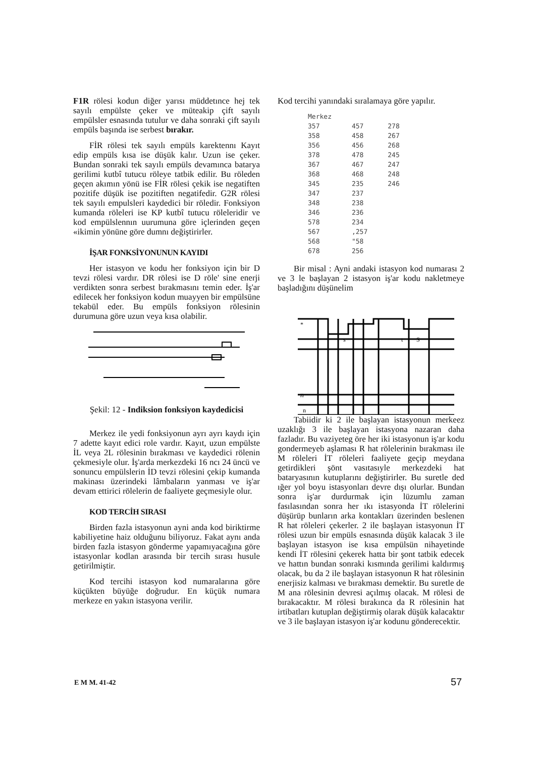F1R rölesi kodun diğer yarısı müddetınce hej tek sayılı empülste çeker ve müteakip çift sayılı empülsler esnasında tutulur ve daha sonraki çift sayılı empüls başında ise serbest bırakır.
FİR rölesi tek sayılı empüls karektennı Kayıt edip empüls kısa ise düşük kalır. Uzun ise çeker. Bundan sonraki tek sayılı empüls devamınca batarya gerilimi kutbî tutucu röleye tatbik edilir. Bu röleden geçen akımın yönü ise FİR rölesi çekik ise negatiften pozitife düşük ise pozitiften negatifedir. G2R rölesi tek sayılı empulsleri kaydedici bir röledir. Fonksiyon kumanda röleleri ise KP kutbî tutucu röleleridir ve kod empülslennın uurumuna göre içlerinden geçen «ikimin yönüne göre dumnı değiştirirler.
İŞAR FONKSİYONUNUN KAYIDI
Her istasyon ve kodu her fonksiyon için bir D tevzi rölesi vardır. DR rölesi ise D röle' sine enerji verdikten sonra serbest bırakmasını temin eder. İş'ar edilecek her fonksiyon kodun muayyen bir empülsüne tekabül eder. Bu empüls fonksiyon rölesinin durumuna göre uzun veya kısa olabilir.
Şekil: 12 - Indiksion fonksiyon kaydedicisi
Merkez ile yedi fonksiyonun ayrı ayrı kaydı için 7 adette kayıt edici role vardır. Kayıt, uzun empülste İL veya 2L rölesinin bırakması ve kaydedici rölenin çekmesiyle olur. İş'arda merkezdeki 16 ncı 24 üncü ve sonuncu empülslerin İD tevzi rölesini çekip kumanda makinası üzerindeki lâmbaların yanması ve iş'ar devam ettirici rölelerin de faaliyete geçmesiyle olur.
KOD TERCİH SIRASI
Birden fazla istasyonun ayni anda kod biriktirme kabiliyetine haiz olduğunu biliyoruz. Fakat aynı anda birden fazla istasyon gönderme yapamıyacağına göre istasyonlar kodlan arasında bir tercih sırası husule getirilmiştir.
Kod tercihi istasyon kod numaralarına göre küçükten büyüğe doğrudur. En küçük numara merkeze en yakın istasyona verilir.
Kod tercihi yanındaki sıralamaya göre yapılır.
| Merkez | | |
| --- | --- | --- |
| 357 | 457 | 278 |
| 358 | 458 | 267 |
| 356 | 456 | 268 |
| 378 | 478 | 245 |
| 367 | 467 | 247 |
| 368 | 468 | 248 |
| 345 | 235 | 246 |
| 347 | 237 | |
| 348 | 238 | |
| 346 | 236 | |
| 578 | 234 | |
| 567 | ,257 | |
| 568 | "58 | |
| 678 | 256 | |
Bir misal : Ayni andaki istasyon kod numarası 2 ve 3 le başlayan 2 istasyon iş'ar kodu nakletmeye başladığını düşünelim
*
s
t
S
n
n
Tabiidir ki 2 ile başlayan istasyonun merkeez uzaklığı 3 ile başlayan istasyona nazaran daha fazladır. Bu vaziyeteg öre her iki istasyonun iş'ar kodu gondermeyeb aşlaması R hat rölelerinin bırakması ile M röleleri İT röleleri faaliyete geçip meydana getirdikleri şönt vasıtasıyle merkezdeki hat bataryasının kutuplarını değiştirirler. Bu suretle ded ığer yol boyu istasyonları devre dışı olurlar. Bundan sonra iş'ar durdurmak için lüzumlu zaman fasılasından sonra her ıkı istasyonda İT rölelerini düşürüp bunların arka kontakları üzerinden beslenen R hat röleleri çekerler. 2 ile başlayan istasyonun İT rölesi uzun bir empüls esnasında düşük kalacak 3 ile başlayan istasyon ise kısa empülsün nihayetinde kendi İT rölesini çekerek hatta bir şont tatbik edecek ve hattın bundan sonraki kısmında gerilimi kaldırmış olacak, bu da 2 ile başlayan istasyonun R hat rölesinin enerjisiz kalması ve bırakması demektir. Bu suretle de M ana rölesinin devresi açılmış olacak. M rölesi de bırakacaktır. M rölesi bırakınca da R rölesinin hat irtibatları kutuplan değiştirmiş olarak düşük kalacaktır ve 3 ile başlayan istasyon iş'ar kodunu gönderecektir.
E M M. 41-42 57